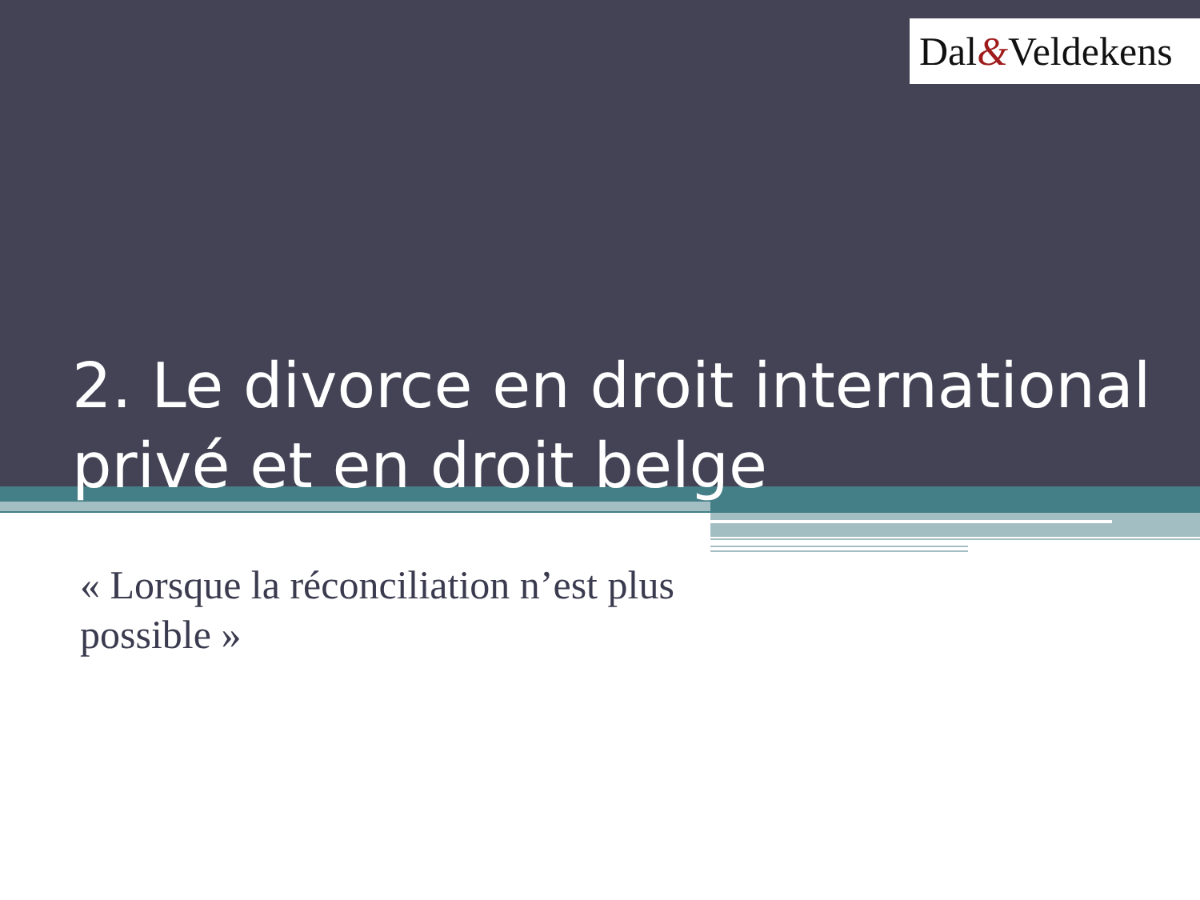Dal&Veldekens
2. Le divorce en droit international privé et en droit belge
« Lorsque la réconciliation n’est plus possible »